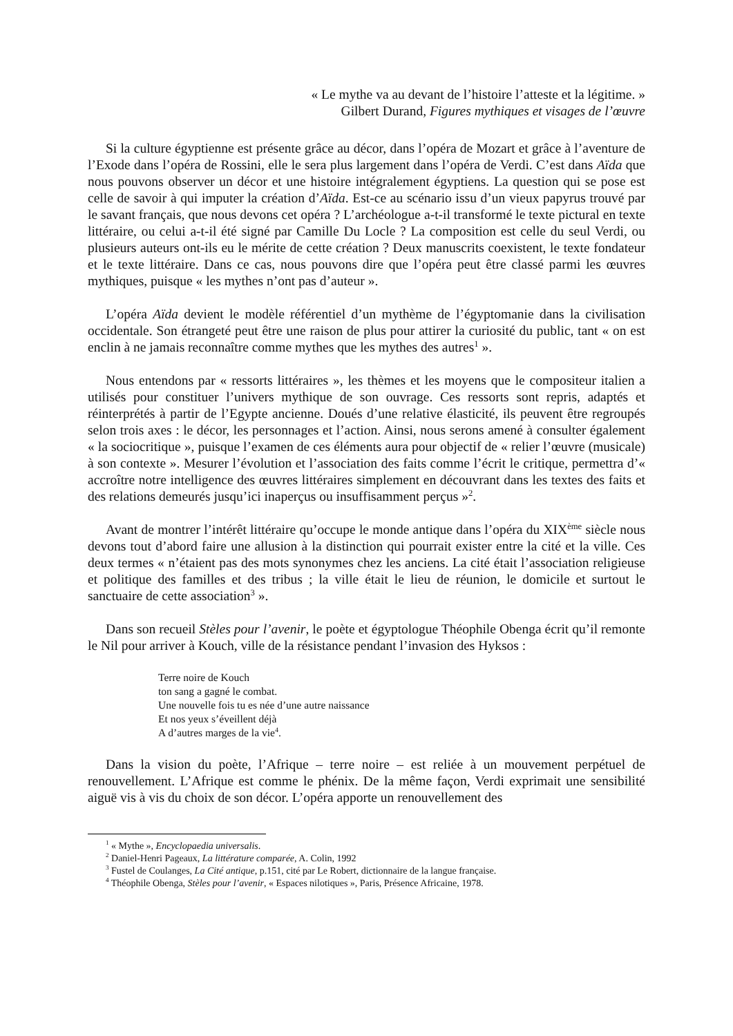« Le mythe va au devant de l’histoire l’atteste et la légitime. »
Gilbert Durand, Figures mythiques et visages de l’œuvre
Si la culture égyptienne est présente grâce au décor, dans l’opéra de Mozart et grâce à l’aventure de l’Exode dans l’opéra de Rossini, elle le sera plus largement dans l’opéra de Verdi. C’est dans Aïda que nous pouvons observer un décor et une histoire intégralement égyptiens. La question qui se pose est celle de savoir à qui imputer la création d’Aïda. Est-ce au scénario issu d’un vieux papyrus trouvé par le savant français, que nous devons cet opéra ? L’archéologue a-t-il transformé le texte pictural en texte littéraire, ou celui a-t-il été signé par Camille Du Locle ? La composition est celle du seul Verdi, ou plusieurs auteurs ont-ils eu le mérite de cette création ? Deux manuscrits coexistent, le texte fondateur et le texte littéraire. Dans ce cas, nous pouvons dire que l’opéra peut être classé parmi les œuvres mythiques, puisque « les mythes n’ont pas d’auteur ».
L’opéra Aïda devient le modèle référentiel d’un mythème de l’égyptomanie dans la civilisation occidentale. Son étrangeté peut être une raison de plus pour attirer la curiosité du public, tant « on est enclin à ne jamais reconnaître comme mythes que les mythes des autres<sup>1</sup> ».
Nous entendons par « ressorts littéraires », les thèmes et les moyens que le compositeur italien a utilisés pour constituer l’univers mythique de son ouvrage. Ces ressorts sont repris, adaptés et réinterprétés à partir de l’Egypte ancienne. Doués d’une relative élasticité, ils peuvent être regroupés selon trois axes : le décor, les personnages et l’action. Ainsi, nous serons amené à consulter également « la sociocritique », puisque l’examen de ces éléments aura pour objectif de « relier l’œuvre (musicale) à son contexte ». Mesurer l’évolution et l’association des faits comme l’écrit le critique, permettra d’« accroître notre intelligence des œuvres littéraires simplement en découvrant dans les textes des faits et des relations demeurés jusqu’ici inaperçus ou insuffisamment perçus »<sup>2</sup>.
Avant de montrer l’intérêt littéraire qu’occupe le monde antique dans l’opéra du XIX<sup>ème</sup> siècle nous devons tout d’abord faire une allusion à la distinction qui pourrait exister entre la cité et la ville. Ces deux termes « n’étaient pas des mots synonymes chez les anciens. La cité était l’association religieuse et politique des familles et des tribus ; la ville était le lieu de réunion, le domicile et surtout le sanctuaire de cette association<sup>3</sup> ».
Dans son recueil Stèles pour l’avenir, le poète et égyptologue Théophile Obenga écrit qu’il remonte le Nil pour arriver à Kouch, ville de la résistance pendant l’invasion des Hyksos :
Terre noire de Kouch
ton sang a gagné le combat.
Une nouvelle fois tu es née d’une autre naissance
Et nos yeux s’éveillent déjà
A d’autres marges de la vie<sup>4</sup>.
Dans la vision du poète, l’Afrique – terre noire – est reliée à un mouvement perpétuel de renouvellement. L’Afrique est comme le phénix. De la même façon, Verdi exprimait une sensibilité aiguë vis à vis du choix de son décor. L’opéra apporte un renouvellement des
<sup>1</sup> « Mythe », Encyclopaedia universalis.
<sup>2</sup> Daniel-Henri Pageaux, La littérature comparée, A. Colin, 1992
<sup>3</sup> Fustel de Coulanges, La Cité antique, p.151, cité par Le Robert, dictionnaire de la langue française.
<sup>4</sup> Théophile Obenga, Stèles pour l’avenir, « Espaces nilotiques », Paris, Présence Africaine, 1978.